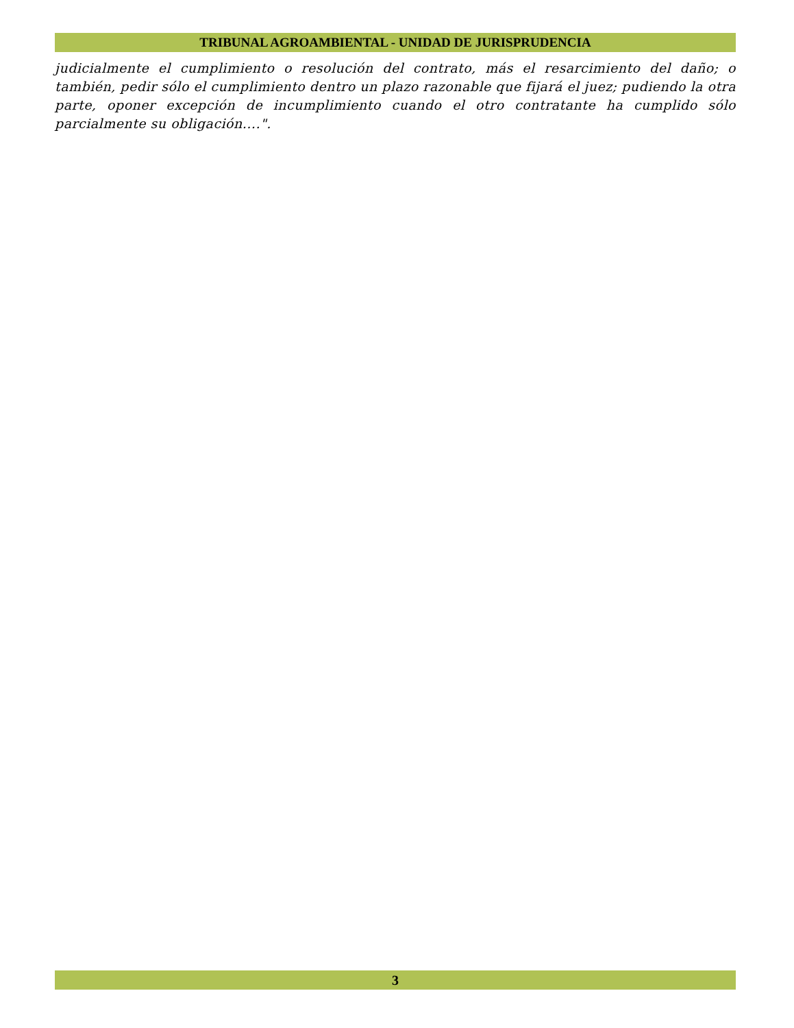TRIBUNAL AGROAMBIENTAL - UNIDAD DE JURISPRUDENCIA
judicialmente el cumplimiento o resolución del contrato, más el resarcimiento del daño; o también, pedir sólo el cumplimiento dentro un plazo razonable que fijará el juez; pudiendo la otra parte, oponer excepción de incumplimiento cuando el otro contratante ha cumplido sólo parcialmente su obligación....".
3